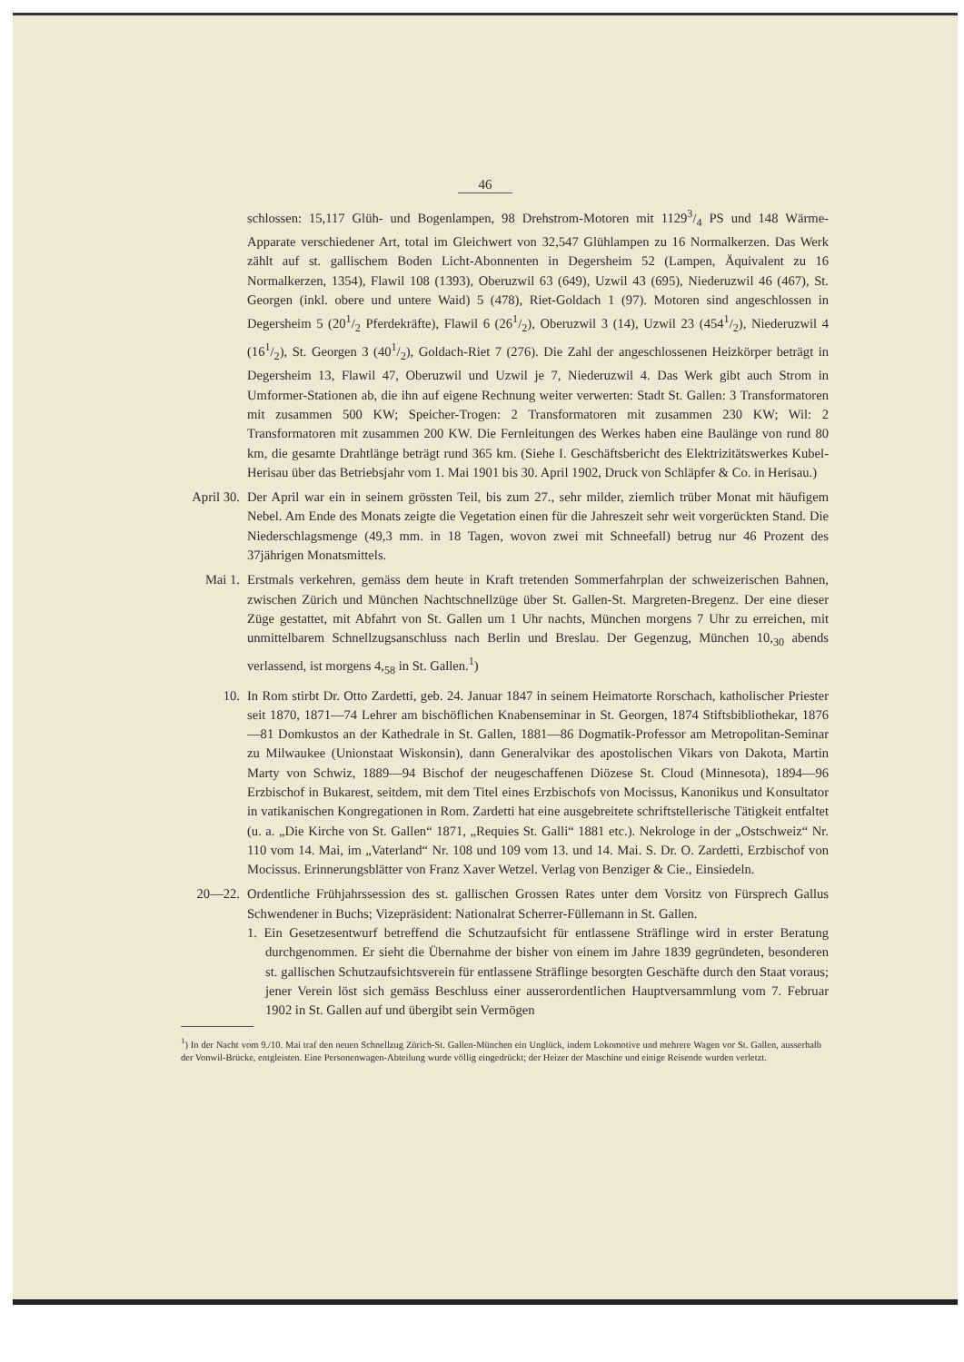46
schlossen: 15,117 Glüh- und Bogenlampen, 98 Drehstrom-Motoren mit 11293/4 PS und 148 Wärme-Apparate verschiedener Art, total im Gleichwert von 32,547 Glühlampen zu 16 Normalkerzen. Das Werk zählt auf st. gallischem Boden Licht-Abonnenten in Degersheim 52 (Lampen, Äquivalent zu 16 Normalkerzen, 1354), Flawil 108 (1393), Oberuzwil 63 (649), Uzwil 43 (695), Niederuzwil 46 (467), St. Georgen (inkl. obere und untere Waid) 5 (478), Riet-Goldach 1 (97). Motoren sind angeschlossen in Degersheim 5 (201/2 Pferdekräfte), Flawil 6 (261/2), Oberuzwil 3 (14), Uzwil 23 (4541/2), Niederuzwil 4 (161/2), St. Georgen 3 (401/2), Goldach-Riet 7 (276). Die Zahl der angeschlossenen Heizkörper beträgt in Degersheim 13, Flawil 47, Oberuzwil und Uzwil je 7, Niederuzwil 4. Das Werk gibt auch Strom in Umformer-Stationen ab, die ihn auf eigene Rechnung weiter verwerten: Stadt St. Gallen: 3 Transformatoren mit zusammen 500 KW; Speicher-Trogen: 2 Transformatoren mit zusammen 230 KW; Wil: 2 Transformatoren mit zusammen 200 KW. Die Fernleitungen des Werkes haben eine Baulänge von rund 80 km, die gesamte Drahtlänge beträgt rund 365 km. (Siehe I. Geschäftsbericht des Elektrizitätswerkes Kubel-Herisau über das Betriebsjahr vom 1. Mai 1901 bis 30. April 1902, Druck von Schläpfer & Co. in Herisau.)
April 30. Der April war ein in seinem grössten Teil, bis zum 27., sehr milder, ziemlich trüber Monat mit häufigem Nebel. Am Ende des Monats zeigte die Vegetation einen für die Jahreszeit sehr weit vorgerückten Stand. Die Niederschlagsmenge (49,3 mm. in 18 Tagen, wovon zwei mit Schneefall) betrug nur 46 Prozent des 37jährigen Monatsmittels.
Mai 1. Erstmals verkehren, gemäss dem heute in Kraft tretenden Sommerfahrplan der schweizerischen Bahnen, zwischen Zürich und München Nachtschnellzüge über St. Gallen-St. Margreten-Bregenz. Der eine dieser Züge gestattet, mit Abfahrt von St. Gallen um 1 Uhr nachts, München morgens 7 Uhr zu erreichen, mit unmittelbarem Schnellzugsanschluss nach Berlin und Breslau. Der Gegenzug, München 10,<sub>30</sub> abends verlassend, ist morgens 4,<sub>58</sub> in St. Gallen.<sup>1</sup>)
10. In Rom stirbt Dr. Otto Zardetti, geb. 24. Januar 1847 in seinem Heimatorte Rorschach, katholischer Priester seit 1870, 1871—74 Lehrer am bischöflichen Knabenseminar in St. Georgen, 1874 Stiftsbibliothekar, 1876—81 Domkustos an der Kathedrale in St. Gallen, 1881—86 Dogmatik-Professor am Metropolitan-Seminar zu Milwaukee (Unionstaat Wiskonsin), dann Generalvikar des apostolischen Vikars von Dakota, Martin Marty von Schwiz, 1889—94 Bischof der neugeschaffenen Diözese St. Cloud (Minnesota), 1894—96 Erzbischof in Bukarest, seitdem, mit dem Titel eines Erzbischofs von Mocissus, Kanonikus und Konsultator in vatikanischen Kongregationen in Rom. Zardetti hat eine ausgebreitete schriftstellerische Tätigkeit entfaltet (u. a. „Die Kirche von St. Gallen“ 1871, „Requies St. Galli“ 1881 etc.). Nekrologe in der „Ostschweiz“ Nr. 110 vom 14. Mai, im „Vaterland“ Nr. 108 und 109 vom 13. und 14. Mai. S. Dr. O. Zardetti, Erzbischof von Mocissus. Erinnerungsblätter von Franz Xaver Wetzel. Verlag von Benziger & Cie., Einsiedeln.
20—22. Ordentliche Frühjahrssession des st. gallischen Grossen Rates unter dem Vorsitz von Fürsprech Gallus Schwendener in Buchs; Vizepräsident: Nationalrat Scherrer-Füllemann in St. Gallen.
1. Ein Gesetzesentwurf betreffend die Schutzaufsicht für entlassene Sträflinge wird in erster Beratung durchgenommen. Er sieht die Übernahme der bisher von einem im Jahre 1839 gegründeten, besonderen st. gallischen Schutzaufsichtsverein für entlassene Sträflinge besorgten Geschäfte durch den Staat voraus; jener Verein löst sich gemäss Beschluss einer ausserordentlichen Hauptversammlung vom 7. Februar 1902 in St. Gallen auf und übergibt sein Vermögen
<sup>1</sup>) In der Nacht vom 9./10. Mai traf den neuen Schnellzug Zürich-St. Gallen-München ein Unglück, indem Lokomotive und mehrere Wagen vor St. Gallen, ausserhalb der Vonwil-Brücke, entgleisten. Eine Personenwagen-Abteilung wurde völlig eingedrückt; der Heizer der Maschine und einige Reisende wurden verletzt.